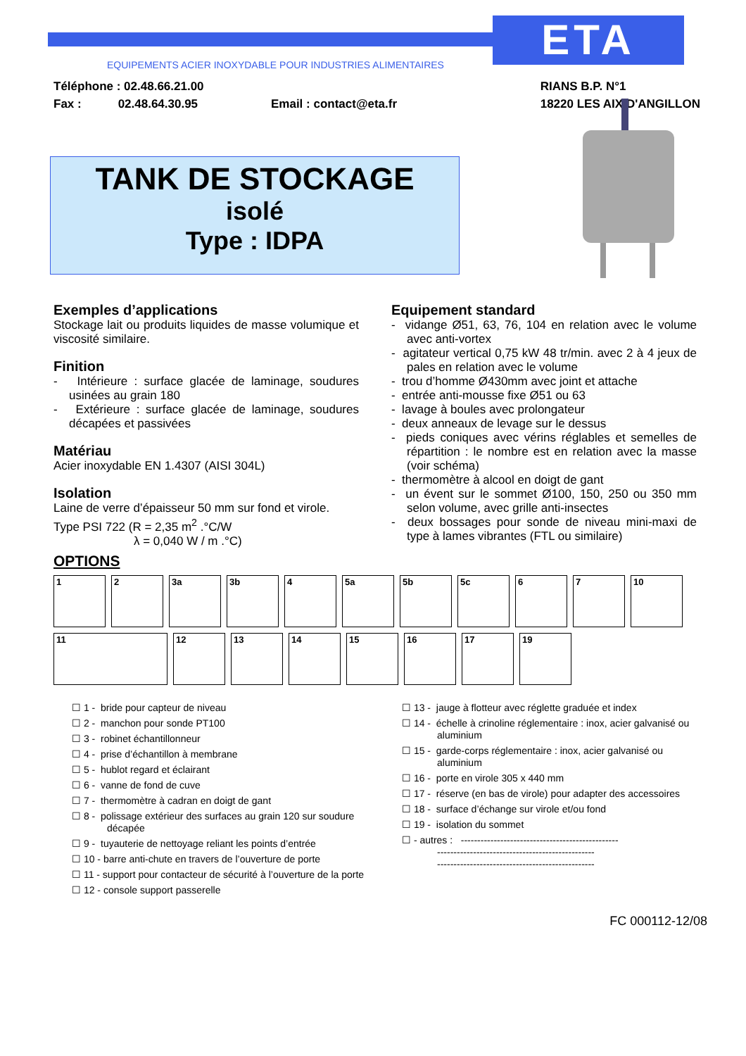ETA
EQUIPEMENTS ACIER INOXYDABLE POUR INDUSTRIES ALIMENTAIRES
Téléphone : 02.48.66.21.00
Fax : 02.48.64.30.95 Email : contact@eta.fr
RIANS B.P. N°1
18220 LES AIX D'ANGILLON
TANK DE STOCKAGE
isolé
Type : IDPA
Exemples d’applications
Stockage lait ou produits liquides de masse volumique et viscosité similaire.
Finition
- Intérieure : surface glacée de laminage, soudures usinées au grain 180
- Extérieure : surface glacée de laminage, soudures décapées et passivées
Matériau
Acier inoxydable EN 1.4307 (AISI 304L)
Isolation
Laine de verre d’épaisseur 50 mm sur fond et virole.
Type PSI 722 (R = 2,35 m<sup>2</sup> .°C/W
λ = 0,040 W / m .°C)
Equipement standard
- vidange Ø51, 63, 76, 104 en relation avec le volume avec anti-vortex
- agitateur vertical 0,75 kW 48 tr/min. avec 2 à 4 jeux de pales en relation avec le volume
- trou d’homme Ø430mm avec joint et attache
- entrée anti-mousse fixe Ø51 ou 63
- lavage à boules avec prolongateur
- deux anneaux de levage sur le dessus
- pieds coniques avec vérins réglables et semelles de répartition : le nombre est en relation avec la masse (voir schéma)
- thermomètre à alcool en doigt de gant
- un évent sur le sommet Ø100, 150, 250 ou 350 mm selon volume, avec grille anti-insectes
- deux bossages pour sonde de niveau mini-maxi de type à lames vibrantes (FTL ou similaire)
OPTIONS
1 2 3a 3b 4 5a 5b 5c 6 7 10
11 12 13 14 15 16 17 19
☐ 1 - bride pour capteur de niveau
☐ 2 - manchon pour sonde PT100
☐ 3 - robinet échantillonneur
☐ 4 - prise d’échantillon à membrane
☐ 5 - hublot regard et éclairant
☐ 6 - vanne de fond de cuve
☐ 7 - thermomètre à cadran en doigt de gant
☐ 8 - polissage extérieur des surfaces au grain 120 sur soudure décapée
☐ 9 - tuyauterie de nettoyage reliant les points d’entrée
☐ 10 - barre anti-chute en travers de l’ouverture de porte
☐ 11 - support pour contacteur de sécurité à l’ouverture de la porte
☐ 12 - console support passerelle
☐ 13 - jauge à flotteur avec réglette graduée et index
☐ 14 - échelle à crinoline réglementaire : inox, acier galvanisé ou aluminium
☐ 15 - garde-corps réglementaire : inox, acier galvanisé ou aluminium
☐ 16 - porte en virole 305 x 440 mm
☐ 17 - réserve (en bas de virole) pour adapter des accessoires
☐ 18 - surface d’échange sur virole et/ou fond
☐ 19 - isolation du sommet
☐ - autres : ------------------------------------------------
------------------------------------------------
------------------------------------------------
FC 000112-12/08